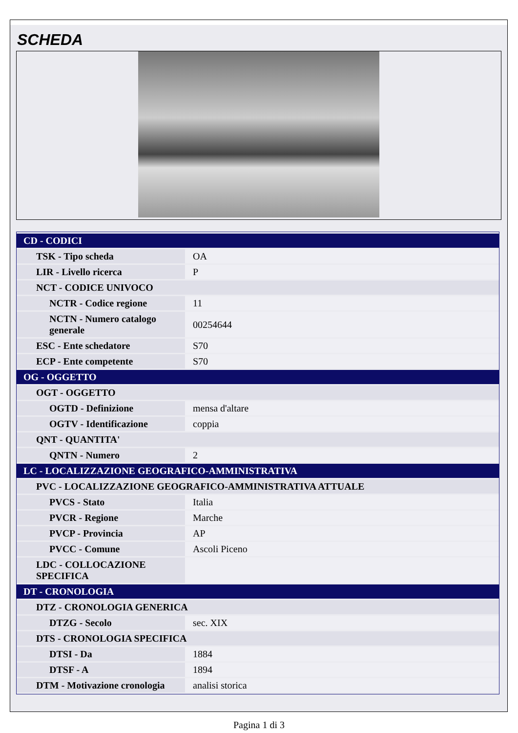SCHEDA
| CD - CODICI | |
| TSK - Tipo scheda | OA |
| LIR - Livello ricerca | P |
| NCT - CODICE UNIVOCO | |
| NCTR - Codice regione | 11 |
| NCTN - Numero catalogo generale | 00254644 |
| ESC - Ente schedatore | S70 |
| ECP - Ente competente | S70 |
| OG - OGGETTO | |
| OGT - OGGETTO | |
| OGTD - Definizione | mensa d'altare |
| OGTV - Identificazione | coppia |
| QNT - QUANTITA' | |
| QNTN - Numero | 2 |
| LC - LOCALIZZAZIONE GEOGRAFICO-AMMINISTRATIVA | |
| PVC - LOCALIZZAZIONE GEOGRAFICO-AMMINISTRATIVA ATTUALE | |
| PVCS - Stato | Italia |
| PVCR - Regione | Marche |
| PVCP - Provincia | AP |
| PVCC - Comune | Ascoli Piceno |
| LDC - COLLOCAZIONE SPECIFICA | |
| DT - CRONOLOGIA | |
| DTZ - CRONOLOGIA GENERICA | |
| DTZG - Secolo | sec. XIX |
| DTS - CRONOLOGIA SPECIFICA | |
| DTSI - Da | 1884 |
| DTSF - A | 1894 |
| DTM - Motivazione cronologia | analisi storica |
Pagina 1 di 3